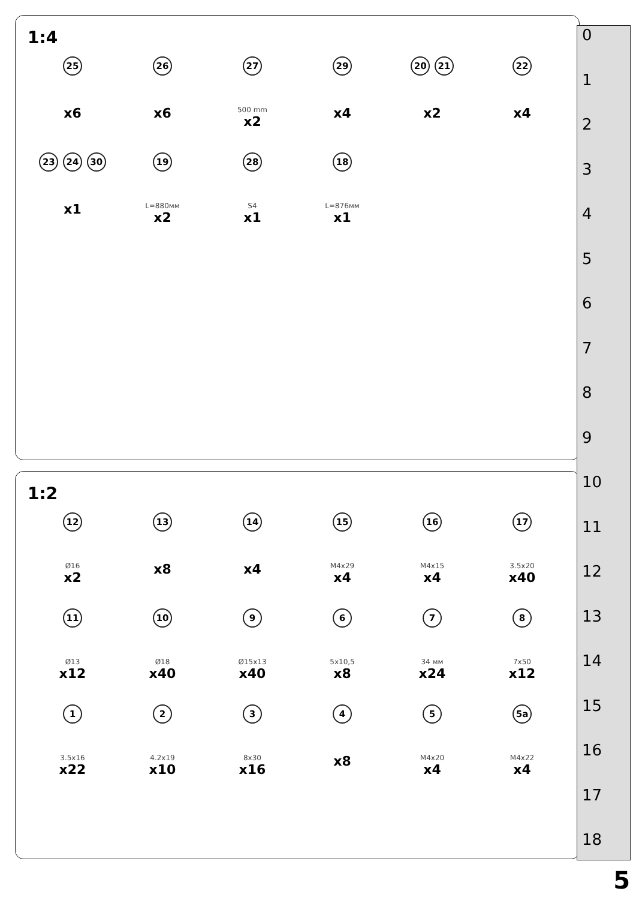1:4
25
x6
26
x6
27
500 mm
x2
29
x4
20 21
x2
22
x4
23 24 30
x1
19
L=880мм
x2
28
S4
x1
18
L=876мм
x1
1:2
12
Ø16
x2
13
x8
14
x4
15
M4x29
x4
16
M4x15
x4
17
3.5x20
x40
11
Ø13
x12
10
Ø18
x40
9
Ø15x13
x40
6
5x10,5
x8
7
34 мм
x24
8
7x50
x12
1
3.5x16
x22
2
4.2x19
x10
3
8x30
x16
4
x8
5
M4x20
x4
5a
M4x22
x4
0
1
2
3
4
5
6
7
8
9
10
11
12
13
14
15
16
17
18
5